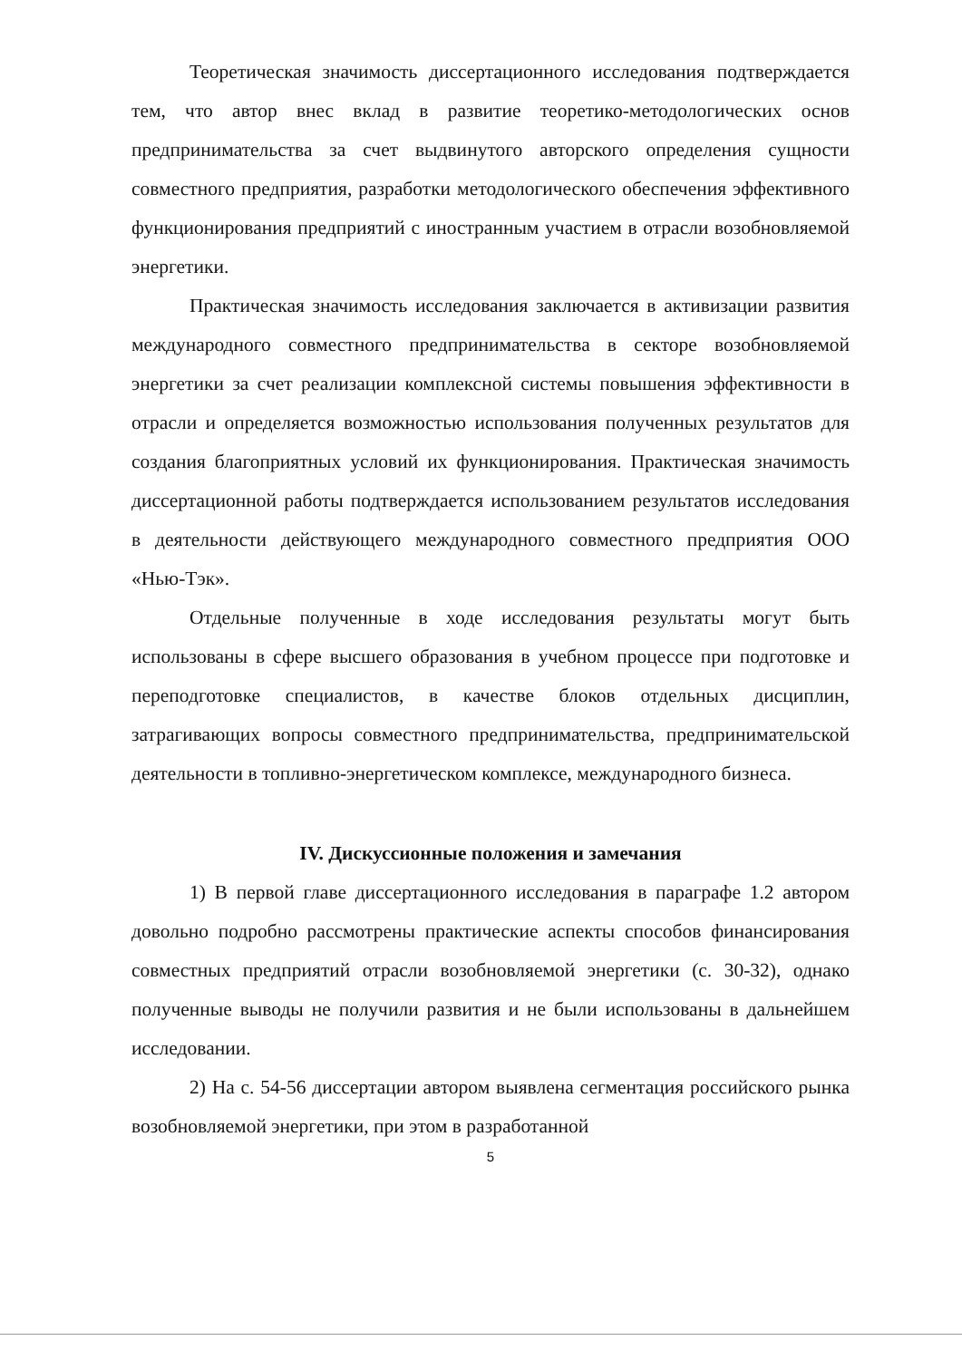Теоретическая значимость диссертационного исследования подтверждается тем, что автор внес вклад в развитие теоретико-методологических основ предпринимательства за счет выдвинутого авторского определения сущности совместного предприятия, разработки методологического обеспечения эффективного функционирования предприятий с иностранным участием в отрасли возобновляемой энергетики.
Практическая значимость исследования заключается в активизации развития международного совместного предпринимательства в секторе возобновляемой энергетики за счет реализации комплексной системы повышения эффективности в отрасли и определяется возможностью использования полученных результатов для создания благоприятных условий их функционирования. Практическая значимость диссертационной работы подтверждается использованием результатов исследования в деятельности действующего международного совместного предприятия ООО «Нью-Тэк».
Отдельные полученные в ходе исследования результаты могут быть использованы в сфере высшего образования в учебном процессе при подготовке и переподготовке специалистов, в качестве блоков отдельных дисциплин, затрагивающих вопросы совместного предпринимательства, предпринимательской деятельности в топливно-энергетическом комплексе, международного бизнеса.
IV. Дискуссионные положения и замечания
1) В первой главе диссертационного исследования в параграфе 1.2 автором довольно подробно рассмотрены практические аспекты способов финансирования совместных предприятий отрасли возобновляемой энергетики (с. 30-32), однако полученные выводы не получили развития и не были использованы в дальнейшем исследовании.
2) На с. 54-56 диссертации автором выявлена сегментация российского рынка возобновляемой энергетики, при этом в разработанной
5